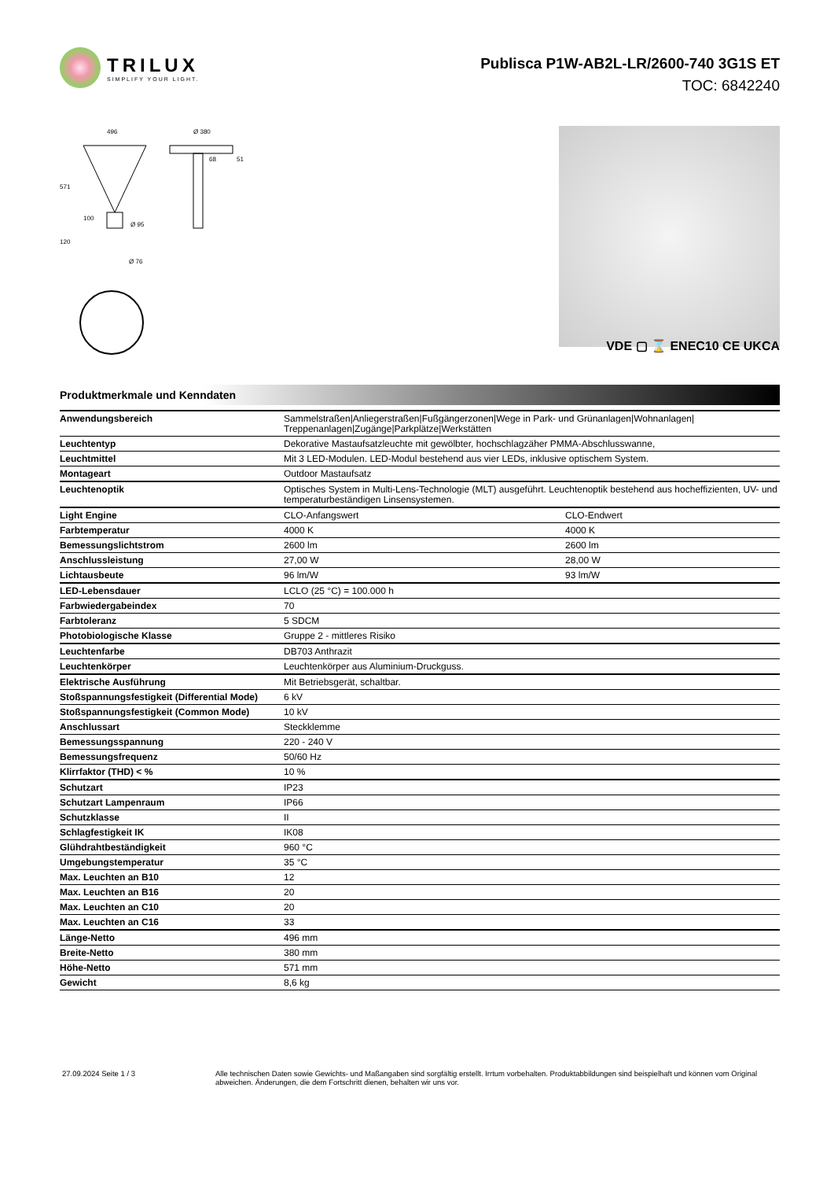TRILUX
SIMPLIFY YOUR LIGHT.
Publisca P1W-AB2L-LR/2600-740 3G1S ET
TOC: 6842240
496
Ø 380
571
120
68
51
100
Ø 95
Ø 76
VDE ▢ ⌛ ENEC10 CE UKCA
Produktmerkmale und Kenndaten
| Anwendungsbereich | Sammelstraßen/Anliegerstraßen/Fußgängerzonen/Wege in Park- und Grünanlagen/Wohnanlagen/ Treppenanlagen/Zugänge/Parkplätze/Werkstätten | |
| Leuchtentyp | Dekorative Mastaufsatzleuchte mit gewölbter, hochschlagzäher PMMA-Abschlusswanne, | |
| Leuchtmittel | Mit 3 LED-Modulen. LED-Modul bestehend aus vier LEDs, inklusive optischem System. | |
| Montageart | Outdoor Mastaufsatz | |
| Leuchtenoptik | Optisches System in Multi-Lens-Technologie (MLT) ausgeführt. Leuchtenoptik bestehend aus hocheffizienten, UV- und temperaturbeständigen Linsensystemen. | |
| Light Engine | CLO-Anfangswert | CLO-Endwert |
| Farbtemperatur | 4000 K | 4000 K |
| Bemessungslichtstrom | 2600 lm | 2600 lm |
| Anschlussleistung | 27,00 W | 28,00 W |
| Lichtausbeute | 96 lm/W | 93 lm/W |
| LED-Lebensdauer | LCLO (25 °C) = 100.000 h | |
| Farbwiedergabeindex | 70 | |
| Farbtoleranz | 5 SDCM | |
| Photobiologische Klasse | Gruppe 2 - mittleres Risiko | |
| Leuchtenfarbe | DB703 Anthrazit | |
| Leuchtenkörper | Leuchtenkörper aus Aluminium-Druckguss. | |
| Elektrische Ausführung | Mit Betriebsgerät, schaltbar. | |
| Stoßspannungsfestigkeit (Differential Mode) | 6 kV | |
| Stoßspannungsfestigkeit (Common Mode) | 10 kV | |
| Anschlussart | Steckklemme | |
| Bemessungsspannung | 220 - 240 V | |
| Bemessungsfrequenz | 50/60 Hz | |
| Klirrfaktor (THD) < % | 10 % | |
| Schutzart | IP23 | |
| Schutzart Lampenraum | IP66 | |
| Schutzklasse | II | |
| Schlagfestigkeit IK | IK08 | |
| Glühdrahtbeständigkeit | 960 °C | |
| Umgebungstemperatur | 35 °C | |
| Max. Leuchten an B10 | 12 | |
| Max. Leuchten an B16 | 20 | |
| Max. Leuchten an C10 | 20 | |
| Max. Leuchten an C16 | 33 | |
| Länge-Netto | 496 mm | |
| Breite-Netto | 380 mm | |
| Höhe-Netto | 571 mm | |
| Gewicht | 8,6 kg | |
27.09.2024 Seite 1 / 3 Alle technischen Daten sowie Gewichts- und Maßangaben sind sorgfältig erstellt. Irrtum vorbehalten. Produktabbildungen sind beispielhaft und können vom Original abweichen. Änderungen, die dem Fortschritt dienen, behalten wir uns vor.